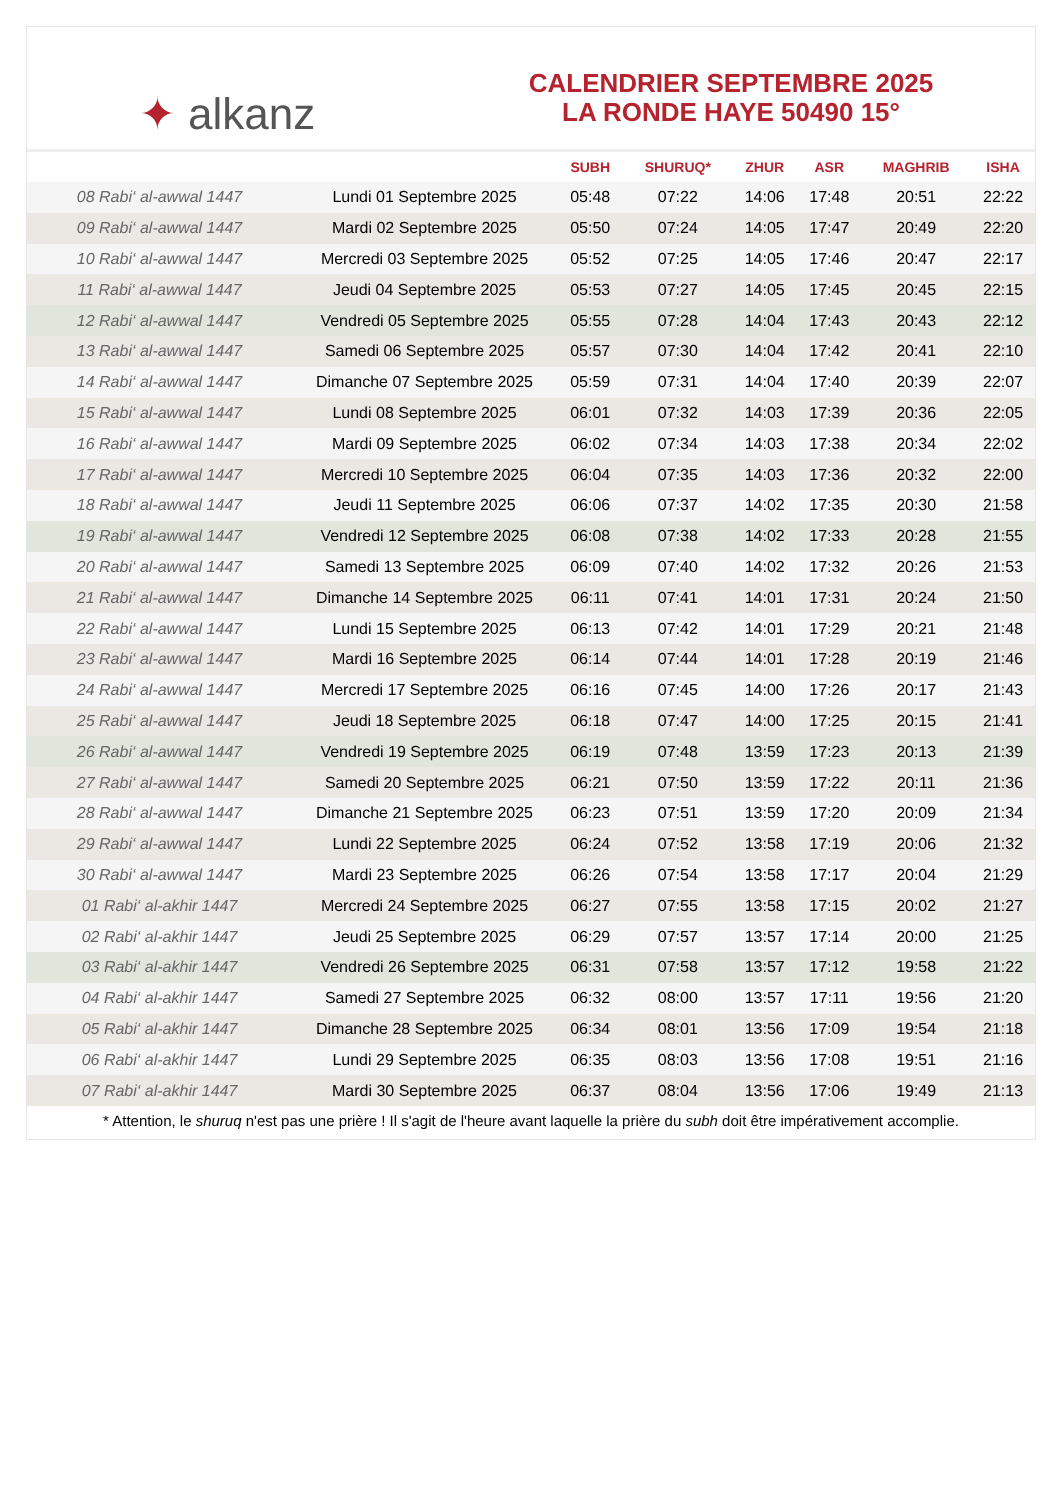✦ alkanz
CALENDRIER SEPTEMBRE 2025
LA RONDE HAYE 50490 15°
| | | SUBH | SHURUQ* | ZHUR | ASR | MAGHRIB | ISHA |
| --- | --- | --- | --- | --- | --- | --- | --- |
| 08 Rabi‘ al-awwal 1447 | Lundi 01 Septembre 2025 | 05:48 | 07:22 | 14:06 | 17:48 | 20:51 | 22:22 |
| 09 Rabi‘ al-awwal 1447 | Mardi 02 Septembre 2025 | 05:50 | 07:24 | 14:05 | 17:47 | 20:49 | 22:20 |
| 10 Rabi‘ al-awwal 1447 | Mercredi 03 Septembre 2025 | 05:52 | 07:25 | 14:05 | 17:46 | 20:47 | 22:17 |
| 11 Rabi‘ al-awwal 1447 | Jeudi 04 Septembre 2025 | 05:53 | 07:27 | 14:05 | 17:45 | 20:45 | 22:15 |
| 12 Rabi‘ al-awwal 1447 | Vendredi 05 Septembre 2025 | 05:55 | 07:28 | 14:04 | 17:43 | 20:43 | 22:12 |
| 13 Rabi‘ al-awwal 1447 | Samedi 06 Septembre 2025 | 05:57 | 07:30 | 14:04 | 17:42 | 20:41 | 22:10 |
| 14 Rabi‘ al-awwal 1447 | Dimanche 07 Septembre 2025 | 05:59 | 07:31 | 14:04 | 17:40 | 20:39 | 22:07 |
| 15 Rabi‘ al-awwal 1447 | Lundi 08 Septembre 2025 | 06:01 | 07:32 | 14:03 | 17:39 | 20:36 | 22:05 |
| 16 Rabi‘ al-awwal 1447 | Mardi 09 Septembre 2025 | 06:02 | 07:34 | 14:03 | 17:38 | 20:34 | 22:02 |
| 17 Rabi‘ al-awwal 1447 | Mercredi 10 Septembre 2025 | 06:04 | 07:35 | 14:03 | 17:36 | 20:32 | 22:00 |
| 18 Rabi‘ al-awwal 1447 | Jeudi 11 Septembre 2025 | 06:06 | 07:37 | 14:02 | 17:35 | 20:30 | 21:58 |
| 19 Rabi‘ al-awwal 1447 | Vendredi 12 Septembre 2025 | 06:08 | 07:38 | 14:02 | 17:33 | 20:28 | 21:55 |
| 20 Rabi‘ al-awwal 1447 | Samedi 13 Septembre 2025 | 06:09 | 07:40 | 14:02 | 17:32 | 20:26 | 21:53 |
| 21 Rabi‘ al-awwal 1447 | Dimanche 14 Septembre 2025 | 06:11 | 07:41 | 14:01 | 17:31 | 20:24 | 21:50 |
| 22 Rabi‘ al-awwal 1447 | Lundi 15 Septembre 2025 | 06:13 | 07:42 | 14:01 | 17:29 | 20:21 | 21:48 |
| 23 Rabi‘ al-awwal 1447 | Mardi 16 Septembre 2025 | 06:14 | 07:44 | 14:01 | 17:28 | 20:19 | 21:46 |
| 24 Rabi‘ al-awwal 1447 | Mercredi 17 Septembre 2025 | 06:16 | 07:45 | 14:00 | 17:26 | 20:17 | 21:43 |
| 25 Rabi‘ al-awwal 1447 | Jeudi 18 Septembre 2025 | 06:18 | 07:47 | 14:00 | 17:25 | 20:15 | 21:41 |
| 26 Rabi‘ al-awwal 1447 | Vendredi 19 Septembre 2025 | 06:19 | 07:48 | 13:59 | 17:23 | 20:13 | 21:39 |
| 27 Rabi‘ al-awwal 1447 | Samedi 20 Septembre 2025 | 06:21 | 07:50 | 13:59 | 17:22 | 20:11 | 21:36 |
| 28 Rabi‘ al-awwal 1447 | Dimanche 21 Septembre 2025 | 06:23 | 07:51 | 13:59 | 17:20 | 20:09 | 21:34 |
| 29 Rabi‘ al-awwal 1447 | Lundi 22 Septembre 2025 | 06:24 | 07:52 | 13:58 | 17:19 | 20:06 | 21:32 |
| 30 Rabi‘ al-awwal 1447 | Mardi 23 Septembre 2025 | 06:26 | 07:54 | 13:58 | 17:17 | 20:04 | 21:29 |
| 01 Rabi‘ al-akhir 1447 | Mercredi 24 Septembre 2025 | 06:27 | 07:55 | 13:58 | 17:15 | 20:02 | 21:27 |
| 02 Rabi‘ al-akhir 1447 | Jeudi 25 Septembre 2025 | 06:29 | 07:57 | 13:57 | 17:14 | 20:00 | 21:25 |
| 03 Rabi‘ al-akhir 1447 | Vendredi 26 Septembre 2025 | 06:31 | 07:58 | 13:57 | 17:12 | 19:58 | 21:22 |
| 04 Rabi‘ al-akhir 1447 | Samedi 27 Septembre 2025 | 06:32 | 08:00 | 13:57 | 17:11 | 19:56 | 21:20 |
| 05 Rabi‘ al-akhir 1447 | Dimanche 28 Septembre 2025 | 06:34 | 08:01 | 13:56 | 17:09 | 19:54 | 21:18 |
| 06 Rabi‘ al-akhir 1447 | Lundi 29 Septembre 2025 | 06:35 | 08:03 | 13:56 | 17:08 | 19:51 | 21:16 |
| 07 Rabi‘ al-akhir 1447 | Mardi 30 Septembre 2025 | 06:37 | 08:04 | 13:56 | 17:06 | 19:49 | 21:13 |
* Attention, le shuruq n'est pas une prière ! Il s'agit de l'heure avant laquelle la prière du subh doit être impérativement accomplie.